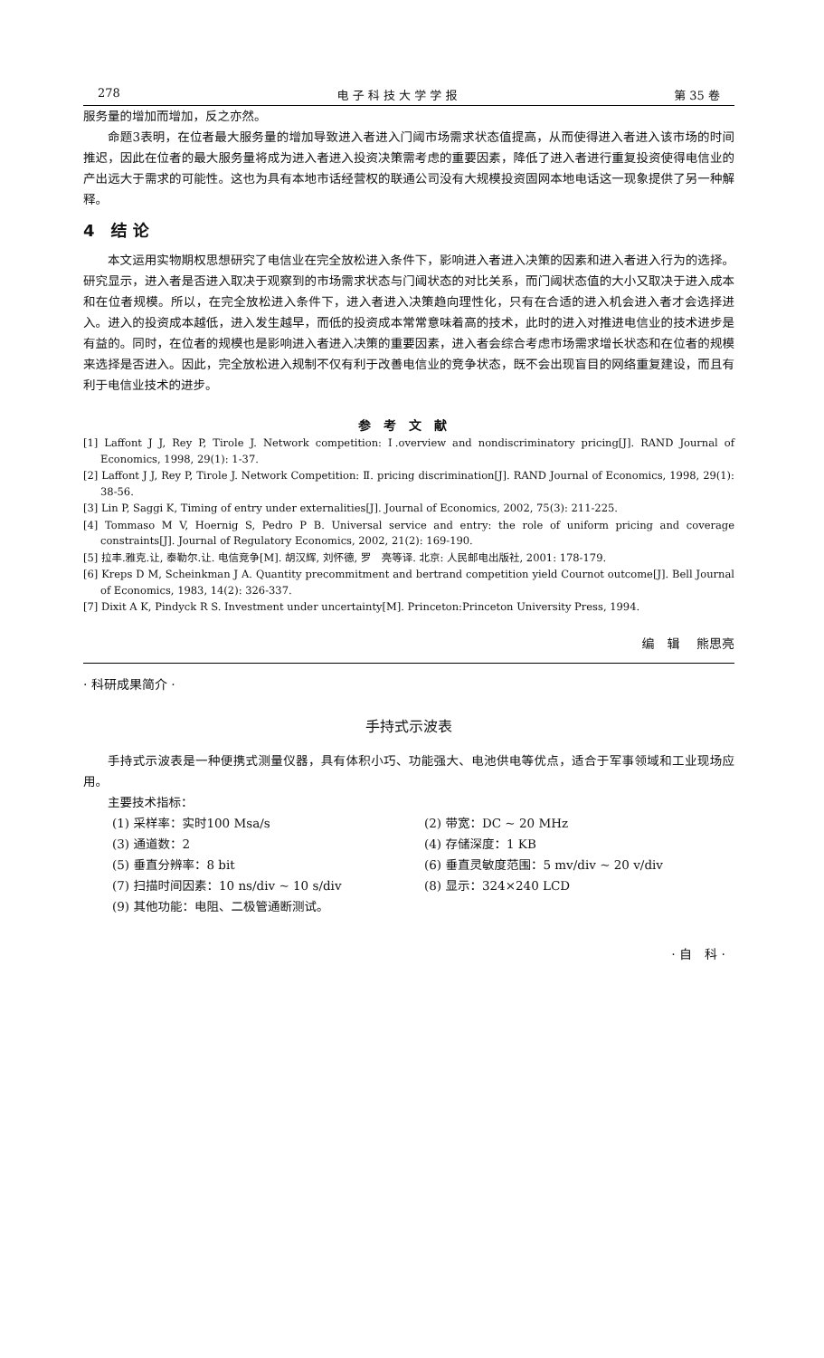278 电 子 科 技 大 学 学 报 第 35 卷
服务量的增加而增加，反之亦然。
命题3表明，在位者最大服务量的增加导致进入者进入门阈市场需求状态值提高，从而使得进入者进入该市场的时间推迟，因此在位者的最大服务量将成为进入者进入投资决策需考虑的重要因素，降低了进入者进行重复投资使得电信业的产出远大于需求的可能性。这也为具有本地市话经营权的联通公司没有大规模投资固网本地电话这一现象提供了另一种解释。
4　结 论
本文运用实物期权思想研究了电信业在完全放松进入条件下，影响进入者进入决策的因素和进入者进入行为的选择。研究显示，进入者是否进入取决于观察到的市场需求状态与门阈状态的对比关系，而门阈状态值的大小又取决于进入成本和在位者规模。所以，在完全放松进入条件下，进入者进入决策趋向理性化，只有在合适的进入机会进入者才会选择进入。进入的投资成本越低，进入发生越早，而低的投资成本常常意味着高的技术，此时的进入对推进电信业的技术进步是有益的。同时，在位者的规模也是影响进入者进入决策的重要因素，进入者会综合考虑市场需求增长状态和在位者的规模来选择是否进入。因此，完全放松进入规制不仅有利于改善电信业的竞争状态，既不会出现盲目的网络重复建设，而且有利于电信业技术的进步。
参考文献
[1] Laffont J J, Rey P, Tirole J. Network competition: Ⅰ.overview and nondiscriminatory pricing[J]. RAND Journal of Economics, 1998, 29(1): 1-37.
[2] Laffont J J, Rey P, Tirole J. Network Competition: Ⅱ. pricing discrimination[J]. RAND Journal of Economics, 1998, 29(1): 38-56.
[3] Lin P, Saggi K, Timing of entry under externalities[J]. Journal of Economics, 2002, 75(3): 211-225.
[4] Tommaso M V, Hoernig S, Pedro P B. Universal service and entry: the role of uniform pricing and coverage constraints[J]. Journal of Regulatory Economics, 2002, 21(2): 169-190.
[5] 拉丰.雅克.让, 泰勒尔.让. 电信竞争[M]. 胡汉辉, 刘怀德, 罗　亮等译. 北京: 人民邮电出版社, 2001: 178-179.
[6] Kreps D M, Scheinkman J A. Quantity precommitment and bertrand competition yield Cournot outcome[J]. Bell Journal of Economics, 1983, 14(2): 326-337.
[7] Dixit A K, Pindyck R S. Investment under uncertainty[M]. Princeton:Princeton University Press, 1994.
编　辑 熊思亮
· 科研成果简介 ·
手持式示波表
手持式示波表是一种便携式测量仪器，具有体积小巧、功能强大、电池供电等优点，适合于军事领域和工业现场应用。
主要技术指标：
(1) 采样率：实时100 Msa/s (2) 带宽：DC ~ 20 MHz (3) 通道数：2 (4) 存储深度：1 KB (5) 垂直分辨率：8 bit (6) 垂直灵敏度范围：5 mv/div ~ 20 v/div (7) 扫描时间因素：10 ns/div ~ 10 s/div (8) 显示：324×240 LCD (9) 其他功能：电阻、二极管通断测试。
· 自　科 ·